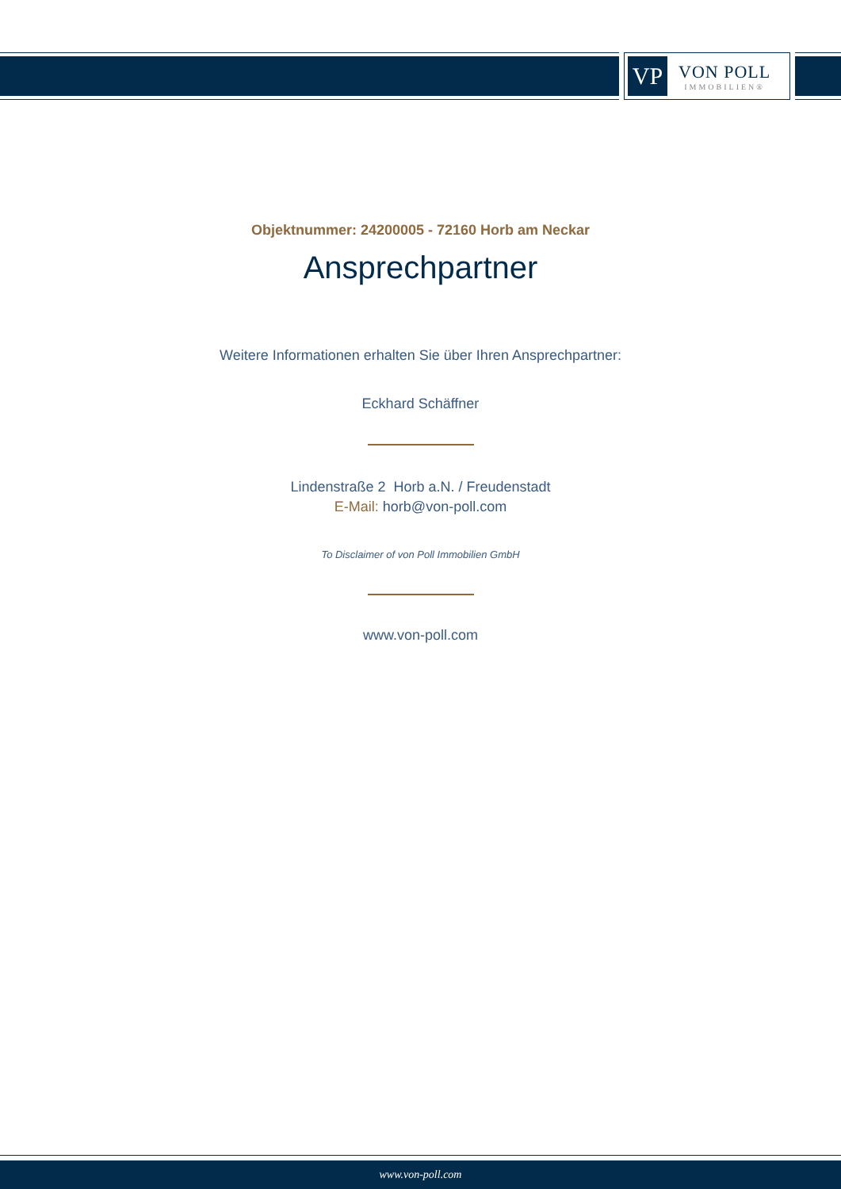VP
VON POLL
IMMOBILIEN®
Objektnummer: 24200005 - 72160 Horb am Neckar
Ansprechpartner
Weitere Informationen erhalten Sie über Ihren Ansprechpartner:
Eckhard Schäffner
Lindenstraße 2 Horb a.N. / Freudenstadt
E-Mail: horb@von-poll.com
To Disclaimer of von Poll Immobilien GmbH
www.von-poll.com
www.von-poll.com